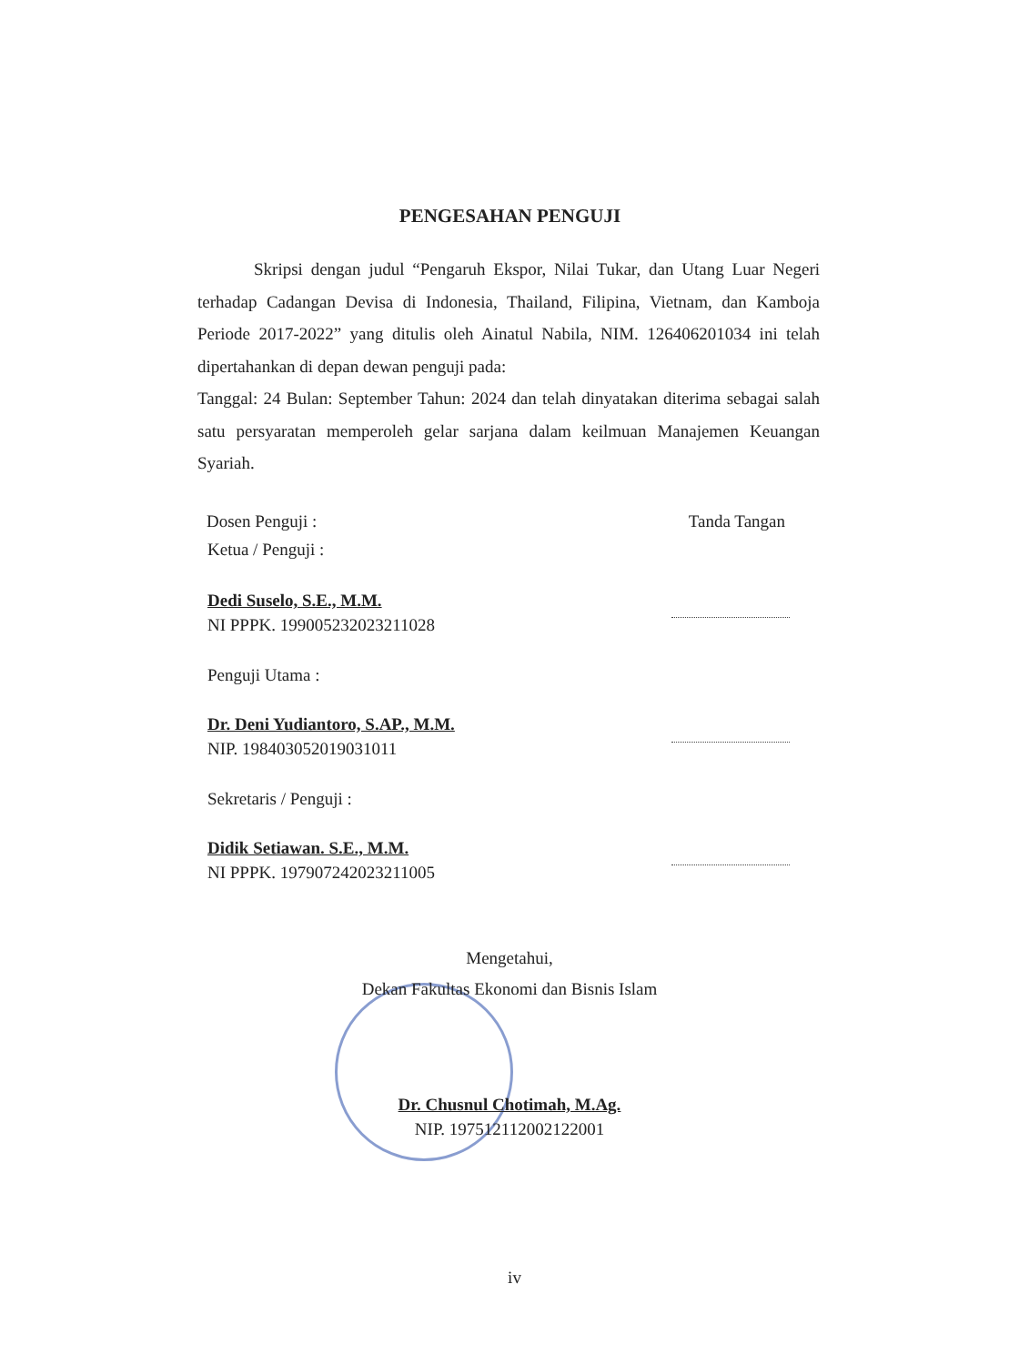PENGESAHAN PENGUJI
Skripsi dengan judul “Pengaruh Ekspor, Nilai Tukar, dan Utang Luar Negeri terhadap Cadangan Devisa di Indonesia, Thailand, Filipina, Vietnam, dan Kamboja Periode 2017-2022” yang ditulis oleh Ainatul Nabila, NIM. 126406201034 ini telah dipertahankan di depan dewan penguji pada:
Tanggal: 24 Bulan: September Tahun: 2024 dan telah dinyatakan diterima sebagai salah satu persyaratan memperoleh gelar sarjana dalam keilmuan Manajemen Keuangan Syariah.
Dosen Penguji : Tanda Tangan
Ketua / Penguji :
Dedi Suselo, S.E., M.M.
NI PPPK. 199005232023211028
Penguji Utama :
Dr. Deni Yudiantoro, S.AP., M.M.
NIP. 198403052019031011
Sekretaris / Penguji :
Didik Setiawan. S.E., M.M.
NI PPPK. 197907242023211005
Mengetahui,
Dekan Fakultas Ekonomi dan Bisnis Islam
Dr. Chusnul Chotimah, M.Ag.
NIP. 197512112002122001
iv